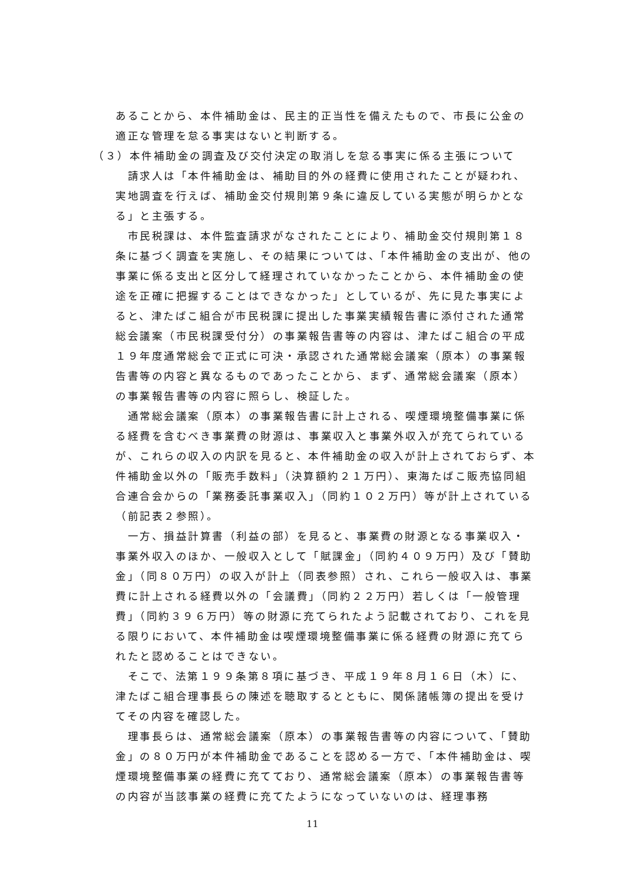あることから、本件補助金は、民主的正当性を備えたもので、市長に公金の適正な管理を怠る事実はないと判断する。
（３）本件補助金の調査及び交付決定の取消しを怠る事実に係る主張について
　請求人は「本件補助金は、補助目的外の経費に使用されたことが疑われ、実地調査を行えば、補助金交付規則第９条に違反している実態が明らかとなる」と主張する。
　市民税課は、本件監査請求がなされたことにより、補助金交付規則第１８条に基づく調査を実施し、その結果については、「本件補助金の支出が、他の事業に係る支出と区分して経理されていなかったことから、本件補助金の使途を正確に把握することはできなかった」としているが、先に見た事実によると、津たばこ組合が市民税課に提出した事業実績報告書に添付された通常総会議案（市民税課受付分）の事業報告書等の内容は、津たばこ組合の平成１９年度通常総会で正式に可決・承認された通常総会議案（原本）の事業報告書等の内容と異なるものであったことから、まず、通常総会議案（原本）の事業報告書等の内容に照らし、検証した。
　通常総会議案（原本）の事業報告書に計上される、喫煙環境整備事業に係る経費を含むべき事業費の財源は、事業収入と事業外収入が充てられているが、これらの収入の内訳を見ると、本件補助金の収入が計上されておらず、本件補助金以外の「販売手数料」（決算額約２１万円）、東海たばこ販売協同組合連合会からの「業務委託事業収入」（同約１０２万円）等が計上されている（前記表２参照）。
　一方、損益計算書（利益の部）を見ると、事業費の財源となる事業収入・事業外収入のほか、一般収入として「賦課金」（同約４０９万円）及び「賛助金」（同８０万円）の収入が計上（同表参照）され、これら一般収入は、事業費に計上される経費以外の「会議費」（同約２２万円）若しくは「一般管理費」（同約３９６万円）等の財源に充てられたよう記載されており、これを見る限りにおいて、本件補助金は喫煙環境整備事業に係る経費の財源に充てられたと認めることはできない。
　そこで、法第１９９条第８項に基づき、平成１９年８月１６日（木）に、津たばこ組合理事長らの陳述を聴取するとともに、関係諸帳簿の提出を受けてその内容を確認した。
　理事長らは、通常総会議案（原本）の事業報告書等の内容について、「賛助金」の８０万円が本件補助金であることを認める一方で、「本件補助金は、喫煙環境整備事業の経費に充てており、通常総会議案（原本）の事業報告書等の内容が当該事業の経費に充てたようになっていないのは、経理事務
11